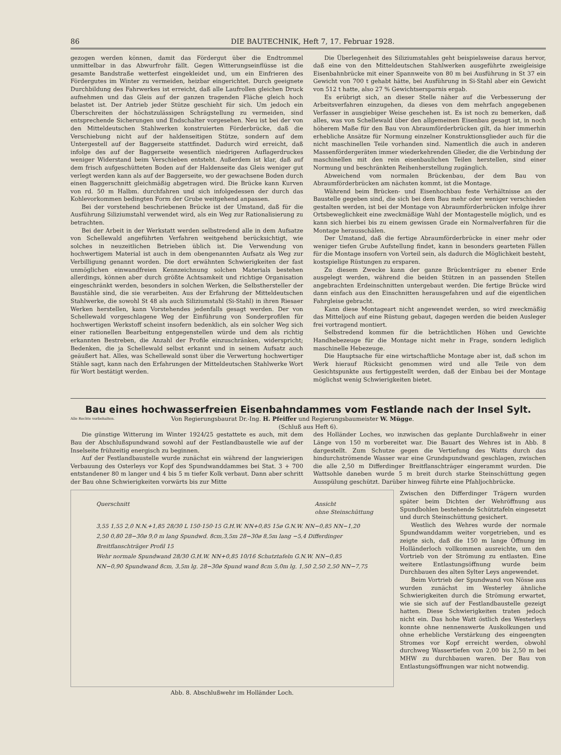86 DIE BAUTECHNIK, Heft 7, 17. Februar 1928.
gezogen werden können, damit das Fördergut über die Endtrommel unmittelbar in das Abwurfrohr fällt. Gegen Witterungseinflüsse ist die gesamte Bandstraße wetterfest eingekleidet und, um ein Einfrieren des Fördergutes im Winter zu vermeiden, heizbar eingerichtet. Durch geeignete Durchbildung des Fahrwerkes ist erreicht, daß alle Laufrollen gleichen Druck aufnehmen und das Gleis auf der ganzen tragenden Fläche gleich hoch belastet ist. Der Antrieb jeder Stütze geschieht für sich. Um jedoch ein Überschreiten der höchstzulässigen Schrägstellung zu vermeiden, sind entsprechende Sicherungen und Endschalter vorgesehen. Neu ist bei der von den Mitteldeutschen Stahlwerken konstruierten Förderbrücke, daß die Verschiebung nicht auf der haldenseitigen Stütze, sondern auf dem Untergestell auf der Baggerseite stattfindet. Dadurch wird erreicht, daß infolge des auf der Baggerseite wesentlich niedrigeren Auflagerdruckes weniger Widerstand beim Verschieben entsteht. Außerdem ist klar, daß auf dem frisch aufgeschütteten Boden auf der Haldenseite das Gleis weniger gut verlegt werden kann als auf der Baggerseite, wo der gewachsene Boden durch einen Baggerschnitt gleichmäßig abgetragen wird. Die Brücke kann Kurven von rd. 50 m Halbm. durchfahren und sich infolgedessen der durch das Kohlevorkommen bedingten Form der Grube weitgehend anpassen.
Bei der vorstehend beschriebenen Brücke ist der Umstand, daß für die Ausführung Siliziumstahl verwendet wird, als ein Weg zur Rationalisierung zu betrachten.
Bei der Arbeit in der Werkstatt werden selbstredend alle in dem Aufsatze von Schellewald angeführten Verfahren weitgehend berücksichtigt, wie solches in neuzeitlichen Betrieben üblich ist. Die Verwendung von hochwertigem Material ist auch in dem obengenannten Aufsatz als Weg zur Verbilligung genannt worden. Die dort erwähnten Schwierigkeiten der fast unmöglichen einwandfreien Kennzeichnung solchen Materials bestehen allerdings, können aber durch größte Achtsamkeit und richtige Organisation eingeschränkt werden, besonders in solchen Werken, die Selbsthersteller der Baustähle sind, die sie verarbeiten. Aus der Erfahrung der Mitteldeutschen Stahlwerke, die sowohl St 48 als auch Siliziumstahl (Si-Stahl) in ihren Riesaer Werken herstellen, kann Vorstehendes jedenfalls gesagt werden. Der von Schellewald vorgeschlagene Weg der Einführung von Sonderprofilen für hochwertigen Werkstoff scheint insofern bedenklich, als ein solcher Weg sich einer rationellen Bearbeitung entgegenstellen würde und dem als richtig erkannten Bestreben, die Anzahl der Profile einzuschränken, widerspricht; Bedenken, die ja Schellewald selbst erkannt und in seinem Aufsatz auch geäußert hat. Alles, was Schellewald sonst über die Verwertung hochwertiger Stähle sagt, kann nach den Erfahrungen der Mitteldeutschen Stahlwerke Wort für Wort bestätigt werden.
Die Überlegenheit des Siliziumstahles geht beispielsweise daraus hervor, daß eine von den Mitteldeutschen Stahlwerken ausgeführte zweigleisige Eisenbahnbrücke mit einer Spannweite von 80 m bei Ausführung in St 37 ein Gewicht von 700 t gehabt hätte, bei Ausführung in Si-Stahl aber ein Gewicht von 512 t hatte, also 27 % Gewichtsersparnis ergab.
Es erübrigt sich, an dieser Stelle näher auf die Verbesserung der Arbeitsverfahren einzugehen, da dieses von dem mehrfach angegebenen Verfasser in ausgiebiger Weise geschehen ist. Es ist noch zu bemerken, daß alles, was von Schellewald über den allgemeinen Eisenbau gesagt ist, in noch höherem Maße für den Bau von Abraumförderbrücken gilt, da hier immerhin erhebliche Ansätze für Normung einzelner Konstruktionsglieder auch für die nicht maschinellen Teile vorhanden sind. Namentlich die auch in anderen Massenfördergeräten immer wiederkehrenden Glieder, die die Verbindung der maschinellen mit den rein eisenbaulichen Teilen herstellen, sind einer Normung und beschränkten Reihenherstellung zugänglich.
Abweichend vom normalen Brückenbau, der dem Bau von Abraumförderbrücken am nächsten kommt, ist die Montage.
Während beim Brücken- und Eisenhochbau feste Verhältnisse an der Baustelle gegeben sind, die sich bei dem Bau mehr oder weniger verschieden gestalten werden, ist bei der Montage von Abraumförderbrücken infolge ihrer Ortsbeweglichkeit eine zweckmäßige Wahl der Montagestelle möglich, und es kann sich hierbei bis zu einem gewissen Grade ein Normalverfahren für die Montage herausschälen.
Der Umstand, daß die fertige Abraumförderbrücke in einer mehr oder weniger tiefen Grube Aufstellung findet, kann in besonders gearteten Fällen für die Montage insofern von Vorteil sein, als dadurch die Möglichkeit besteht, kostspielige Rüstungen zu ersparen.
Zu diesem Zwecke kann der ganze Brückenträger zu ebener Erde ausgelegt werden, während die beiden Stützen in an passenden Stellen angebrachten Erdeinschnitten untergebaut werden. Die fertige Brücke wird dann einfach aus den Einschnitten herausgefahren und auf die eigentlichen Fahrgleise gebracht.
Kann diese Montageart nicht angewendet werden, so wird zweckmäßig das Mitteljoch auf eine Rüstung gebaut, dagegen werden die beiden Ausleger frei vortragend montiert.
Selbstredend kommen für die beträchtlichen Höhen und Gewichte Handhebezeuge für die Montage nicht mehr in Frage, sondern lediglich maschinelle Hebezeuge.
Die Hauptsache für eine wirtschaftliche Montage aber ist, daß schon im Werk hierauf Rücksicht genommen wird und alle Teile von dem Gesichtspunkte aus fertiggestellt werden, daß der Einbau bei der Montage möglichst wenig Schwierigkeiten bietet.
Bau eines hochwasserfreien Eisenbahndammes vom Festlande nach der Insel Sylt.
Alle Rechte vorbehalten. Von Regierungsbaurat Dr.-Ing. H. Pfeiffer und Regierungsbaumeister W. Mügge.
(Schluß aus Heft 6).
Die günstige Witterung im Winter 1924/25 gestattete es auch, mit dem Bau der Abschlußspundwand sowohl auf der Festlandbaustelle wie auf der Inselseite frühzeitig energisch zu beginnen.
Auf der Festlandbaustelle wurde zunächst ein während der langwierigen Verbauung des Osterleys vor Kopf des Spundwanddammes bei Stat. 3 + 700 entstandener 80 m langer und 4 bis 5 m tiefer Kolk verbaut. Dann aber schritt der Bau ohne Schwierigkeiten vorwärts bis zur Mitte
des Holländer Loches, wo inzwischen das geplante Durchlaßwehr in einer Länge von 150 m vorbereitet war. Die Bauart des Wehres ist in Abb. 8 dargestellt. Zum Schutze gegen die Vertiefung des Watts durch das hindurchströmende Wasser war eine Grundspundwand geschlagen, zwischen die alle 2,50 m Differdinger Breitflanschträger eingerammt wurden. Die Wattsohle daneben wurde 5 m breit durch starke Steinschüttung gegen Ausspülung geschützt. Darüber hinweg führte eine Pfahljochbrücke.
Querschnitt Ansicht
ohne Steinschüttung
3,55 1,55 2,0 N.N.+1,85 28/30 L 150·150·15 G.H.W. NN+0,85 15ø G.N.W. NN−0,85 NN−1,20 2,50 0,80 28−30ø 9,0 m lang Spundwd. 8cm,3,5m 28−30ø 8,5m lang −5,4 Differdinger Breitflanschträger Profil 15
Wehr normale Spundwand 28/30 G.H.W. NN+0,85 10/16 Schutztafeln G.N.W. NN−0,85 NN−0,90 Spundwand 8cm, 3,5m lg. 28−30ø Spund wand 8cm 5,0m lg. 1,50 2,50 2,50 NN−7,75
Abb. 8. Abschlußwehr im Holländer Loch.
Zwischen den Differdinger Trägern wurden später beim Dichten der Wehröffnung aus Spundbohlen bestehende Schütztafeln eingesetzt und durch Steinschüttung gesichert.
Westlich des Wehres wurde der normale Spundwanddamm weiter vorgetrieben, und es zeigte sich, daß die 150 m lange Öffnung im Holländerloch vollkommen ausreichte, um den Vortrieb von der Strömung zu entlasten. Eine weitere Entlastungsöffnung wurde beim Durchbauen des alten Sylter Leys angewendet.
Beim Vortrieb der Spundwand von Nösse aus wurden zunächst im Westerley ähnliche Schwierigkeiten durch die Strömung erwartet, wie sie sich auf der Festlandbaustelle gezeigt hatten. Diese Schwierigkeiten traten jedoch nicht ein. Das hohe Watt östlich des Westerleys konnte ohne nennenswerte Auskolkungen und ohne erhebliche Verstärkung des eingeengten Stromes vor Kopf erreicht werden, obwohl durchweg Wassertiefen von 2,00 bis 2,50 m bei MHW zu durchbauen waren. Der Bau von Entlastungsöffnungen war nicht notwendig.